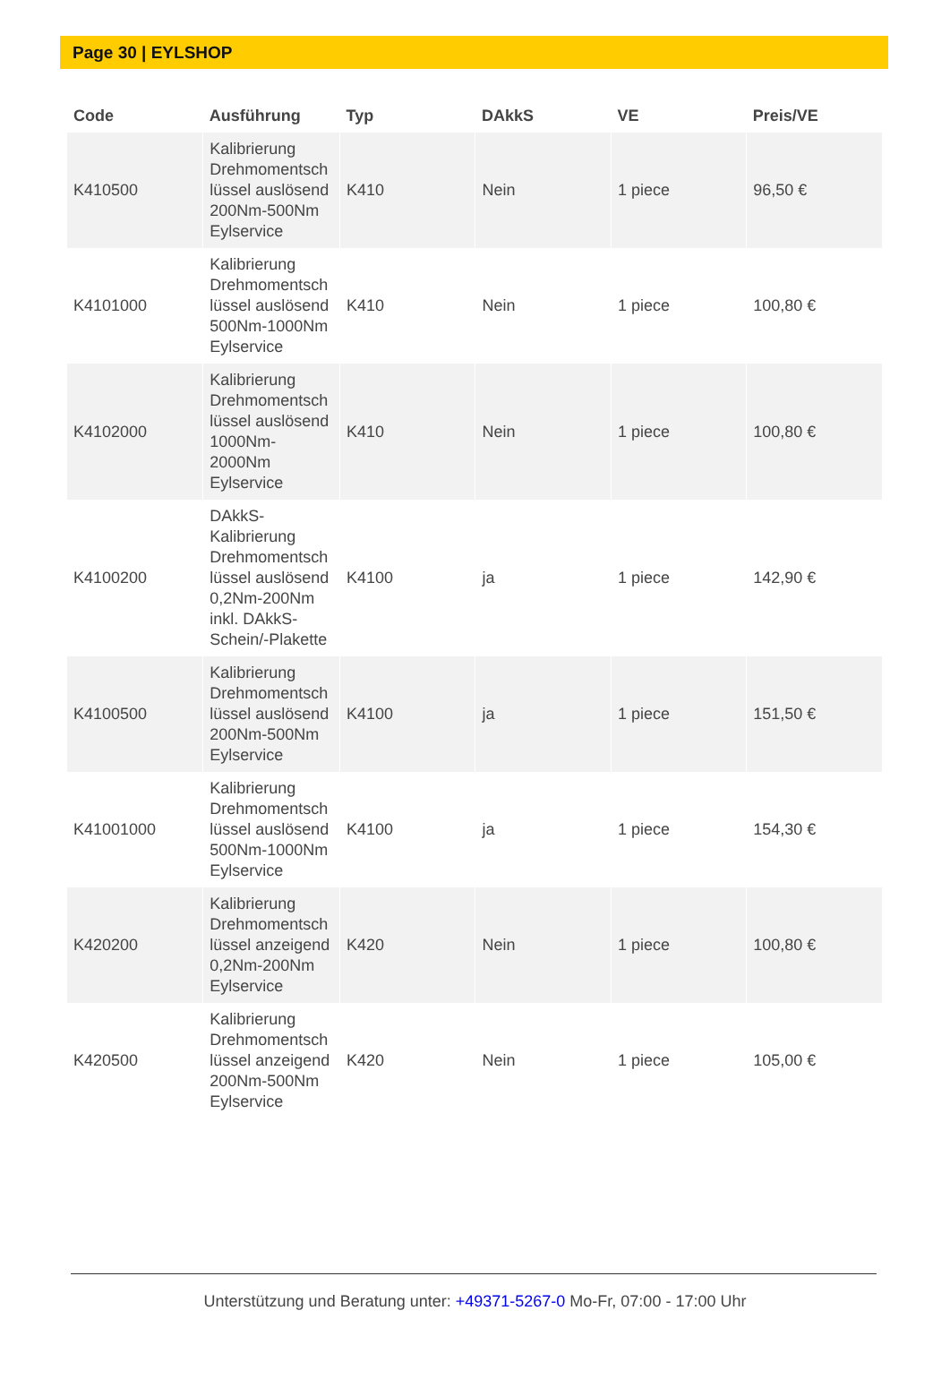Page 30 | EYLSHOP
| Code | Ausführung | Typ | DAkkS | VE | Preis/VE |
| --- | --- | --- | --- | --- | --- |
| K410500 | Kalibrierung Drehmomentsch lüssel auslösend 200Nm-500Nm Eylservice | K410 | Nein | 1 piece | 96,50 € |
| K4101000 | Kalibrierung Drehmomentsch lüssel auslösend 500Nm-1000Nm Eylservice | K410 | Nein | 1 piece | 100,80 € |
| K4102000 | Kalibrierung Drehmomentsch lüssel auslösend 1000Nm-2000Nm Eylservice | K410 | Nein | 1 piece | 100,80 € |
| K4100200 | DAkkS-Kalibrierung Drehmomentsch lüssel auslösend 0,2Nm-200Nm inkl. DAkkS-Schein/-Plakette | K4100 | ja | 1 piece | 142,90 € |
| K4100500 | Kalibrierung Drehmomentsch lüssel auslösend 200Nm-500Nm Eylservice | K4100 | ja | 1 piece | 151,50 € |
| K41001000 | Kalibrierung Drehmomentsch lüssel auslösend 500Nm-1000Nm Eylservice | K4100 | ja | 1 piece | 154,30 € |
| K420200 | Kalibrierung Drehmomentsch lüssel anzeigend 0,2Nm-200Nm Eylservice | K420 | Nein | 1 piece | 100,80 € |
| K420500 | Kalibrierung Drehmomentsch lüssel anzeigend 200Nm-500Nm Eylservice | K420 | Nein | 1 piece | 105,00 € |
Unterstützung und Beratung unter: +49371-5267-0 Mo-Fr, 07:00 - 17:00 Uhr